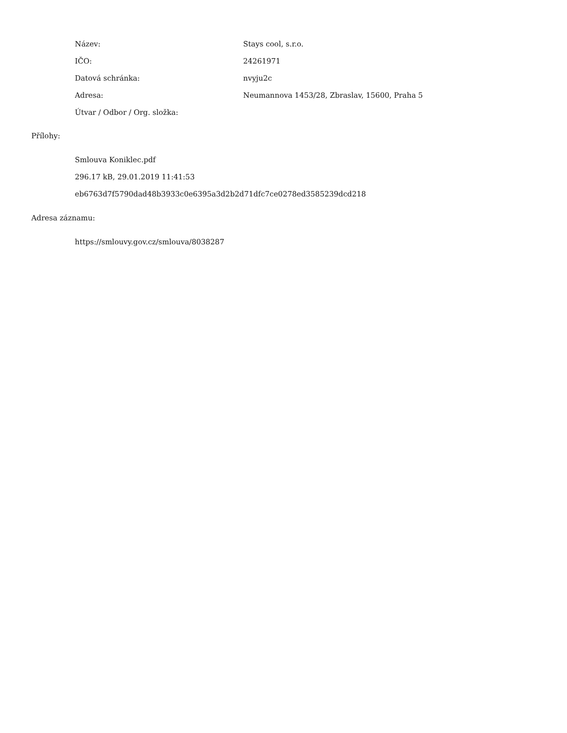| Název: | Stays cool, s.r.o. |
| IČO: | 24261971 |
| Datová schránka: | nvyju2c |
| Adresa: | Neumannova 1453/28, Zbraslav, 15600, Praha 5 |
| Útvar / Odbor / Org. složka: | |
Přílohy:
Smlouva Koniklec.pdf
296.17 kB, 29.01.2019 11:41:53
eb6763d7f5790dad48b3933c0e6395a3d2b2d71dfc7ce0278ed3585239dcd218
Adresa záznamu:
https://smlouvy.gov.cz/smlouva/8038287